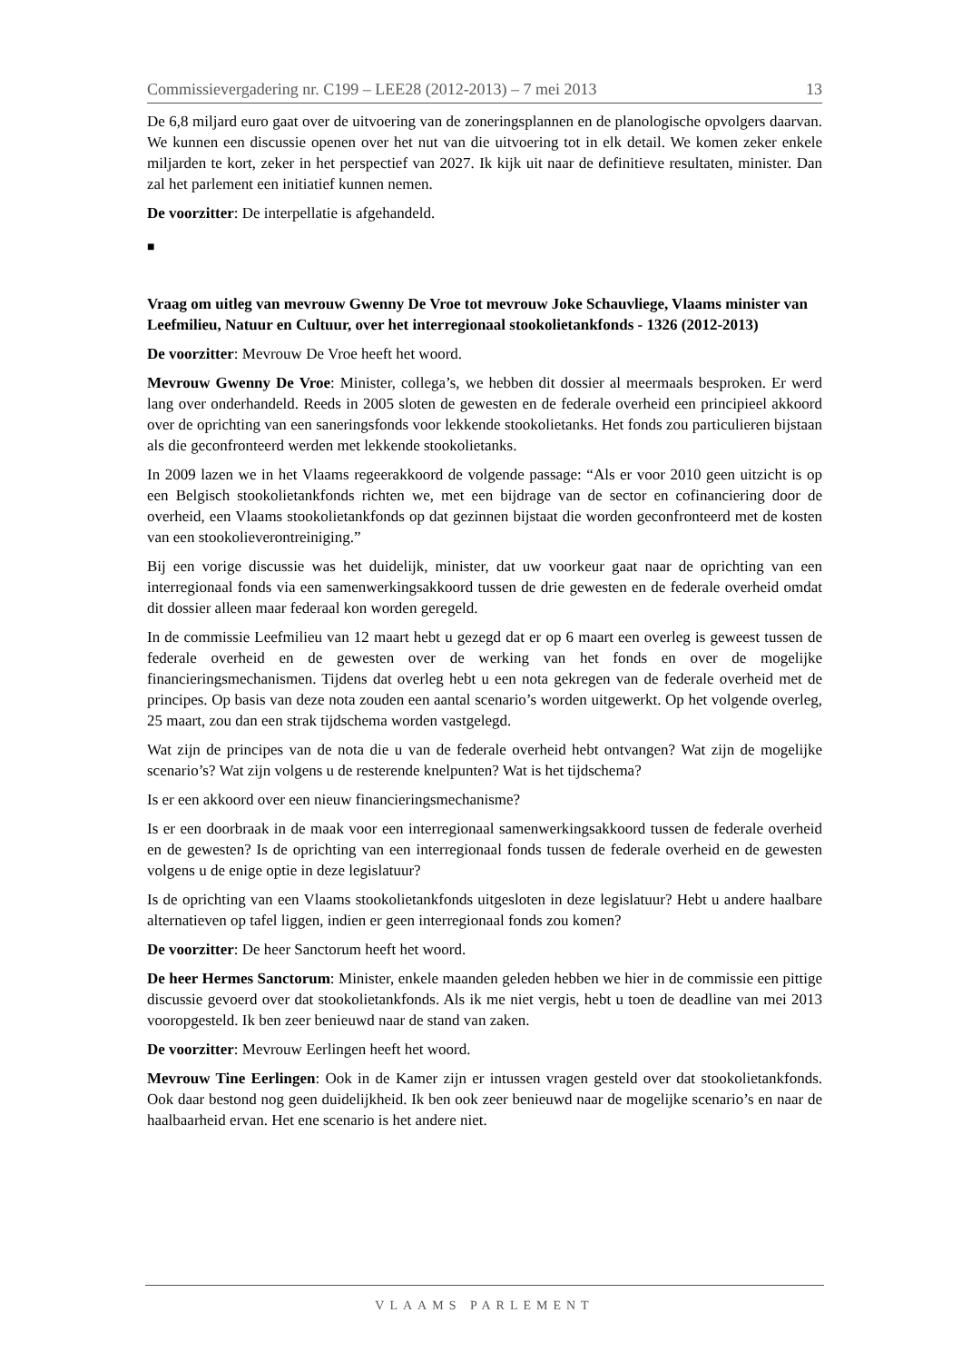Commissievergadering nr. C199 – LEE28 (2012-2013) – 7 mei 2013 13
De 6,8 miljard euro gaat over de uitvoering van de zoneringsplannen en de planologische opvolgers daarvan. We kunnen een discussie openen over het nut van die uitvoering tot in elk detail. We komen zeker enkele miljarden te kort, zeker in het perspectief van 2027. Ik kijk uit naar de definitieve resultaten, minister. Dan zal het parlement een initiatief kunnen nemen.
De voorzitter: De interpellatie is afgehandeld.
■
Vraag om uitleg van mevrouw Gwenny De Vroe tot mevrouw Joke Schauvliege, Vlaams minister van Leefmilieu, Natuur en Cultuur, over het interregionaal stookolietankfonds - 1326 (2012-2013)
De voorzitter: Mevrouw De Vroe heeft het woord.
Mevrouw Gwenny De Vroe: Minister, collega’s, we hebben dit dossier al meermaals besproken. Er werd lang over onderhandeld. Reeds in 2005 sloten de gewesten en de federale overheid een principieel akkoord over de oprichting van een saneringsfonds voor lekkende stookolietanks. Het fonds zou particulieren bijstaan als die geconfronteerd werden met lekkende stookolietanks.
In 2009 lazen we in het Vlaams regeerakkoord de volgende passage: “Als er voor 2010 geen uitzicht is op een Belgisch stookolietankfonds richten we, met een bijdrage van de sector en cofinanciering door de overheid, een Vlaams stookolietankfonds op dat gezinnen bijstaat die worden geconfronteerd met de kosten van een stookolieverontreiniging.”
Bij een vorige discussie was het duidelijk, minister, dat uw voorkeur gaat naar de oprichting van een interregionaal fonds via een samenwerkingsakkoord tussen de drie gewesten en de federale overheid omdat dit dossier alleen maar federaal kon worden geregeld.
In de commissie Leefmilieu van 12 maart hebt u gezegd dat er op 6 maart een overleg is geweest tussen de federale overheid en de gewesten over de werking van het fonds en over de mogelijke financieringsmechanismen. Tijdens dat overleg hebt u een nota gekregen van de federale overheid met de principes. Op basis van deze nota zouden een aantal scenario’s worden uitgewerkt. Op het volgende overleg, 25 maart, zou dan een strak tijdschema worden vastgelegd.
Wat zijn de principes van de nota die u van de federale overheid hebt ontvangen? Wat zijn de mogelijke scenario’s? Wat zijn volgens u de resterende knelpunten? Wat is het tijdschema?
Is er een akkoord over een nieuw financieringsmechanisme?
Is er een doorbraak in de maak voor een interregionaal samenwerkingsakkoord tussen de federale overheid en de gewesten? Is de oprichting van een interregionaal fonds tussen de federale overheid en de gewesten volgens u de enige optie in deze legislatuur?
Is de oprichting van een Vlaams stookolietankfonds uitgesloten in deze legislatuur? Hebt u andere haalbare alternatieven op tafel liggen, indien er geen interregionaal fonds zou komen?
De voorzitter: De heer Sanctorum heeft het woord.
De heer Hermes Sanctorum: Minister, enkele maanden geleden hebben we hier in de commissie een pittige discussie gevoerd over dat stookolietankfonds. Als ik me niet vergis, hebt u toen de deadline van mei 2013 vooropgesteld. Ik ben zeer benieuwd naar de stand van zaken.
De voorzitter: Mevrouw Eerlingen heeft het woord.
Mevrouw Tine Eerlingen: Ook in de Kamer zijn er intussen vragen gesteld over dat stookolietankfonds. Ook daar bestond nog geen duidelijkheid. Ik ben ook zeer benieuwd naar de mogelijke scenario’s en naar de haalbaarheid ervan. Het ene scenario is het andere niet.
VLAAMS PARLEMENT